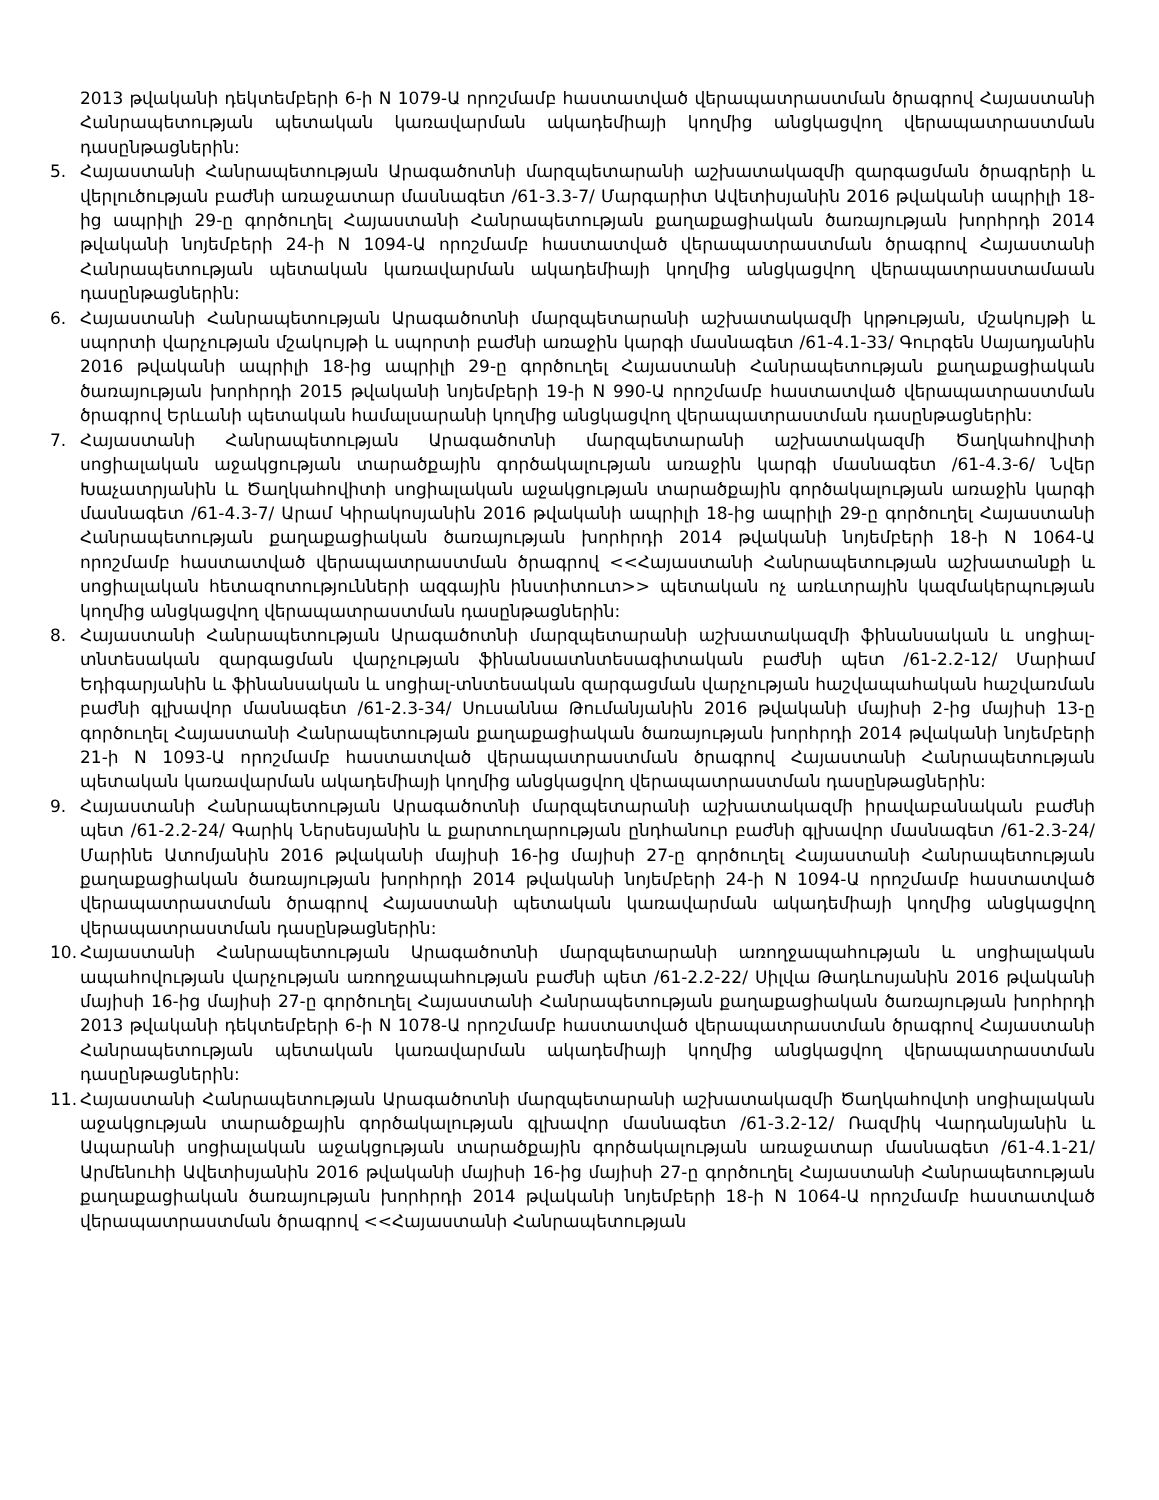2013 թվականի դեկտեմբերի 6-ի N 1079-Ա որոշմամբ հաստատված վերապատրաստման ծրագրով Հայաստանի Հանրապետության պետական կառավարման ակադեմիայի կողմից անցկացվող վերապատրաստման դասընթացներին:
5. Հայաստանի Հանրապետության Արագածոտնի մարզպետարանի աշխատակազմի զարգացման ծրագրերի և վերլուծության բաժնի առաջատար մասնագետ /61-3.3-7/ Մարգարիտ Ավետիսյանին 2016 թվականի ապրիլի 18-ից ապրիլի 29-ը գործուղել Հայաստանի Հանրապետության քաղաքացիական ծառայության խորհրդի 2014 թվականի նոյեմբերի 24-ի N 1094-Ա որոշմամբ հաստատված վերապատրաստման ծրագրով Հայաստանի Հանրապետության պետական կառավարման ակադեմիայի կողմից անցկացվող վերապատրաստամաան դասընթացներին:
6. Հայաստանի Հանրապետության Արագածոտնի մարզպետարանի աշխատակազմի կրթության, մշակույթի և սպորտի վարչության մշակույթի և սպորտի բաժնի առաջին կարգի մասնագետ /61-4.1-33/ Գուրգեն Սայադյանին 2016 թվականի ապրիլի 18-ից ապրիլի 29-ը գործուղել Հայաստանի Հանրապետության քաղաքացիական ծառայության խորհրդի 2015 թվականի նոյեմբերի 19-ի N 990-Ա որոշմամբ հաստատված վերապատրաստման ծրագրով Երևանի պետական համալսարանի կողմից անցկացվող վերապատրաստման դասընթացներին:
7. Հայաստանի Հանրապետության Արագածոտնի մարզպետարանի աշխատակազմի Ծաղկահովիտի սոցիալական աջակցության տարածքային գործակալության առաջին կարգի մասնագետ /61-4.3-6/ Նվեր Խաչատրյանին և Ծաղկահովիտի սոցիալական աջակցության տարածքային գործակալության առաջին կարգի մասնագետ /61-4.3-7/ Արամ Կիրակոսյանին 2016 թվականի ապրիլի 18-ից ապրիլի 29-ը գործուղել Հայաստանի Հանրապետության քաղաքացիական ծառայության խորհրդի 2014 թվականի նոյեմբերի 18-ի N 1064-Ա որոշմամբ հաստատված վերապատրաստման ծրագրով <<Հայաստանի Հանրապետության աշխատանքի և սոցիալական հետազոտությունների ազգային ինստիտուտ>> պետական ոչ առևտրային կազմակերպության կողմից անցկացվող վերապատրաստման դասընթացներին:
8. Հայաստանի Հանրապետության Արագածոտնի մարզպետարանի աշխատակազմի ֆինանսական և սոցիալ-տնտեսական զարգացման վարչության ֆինանսատնտեսագիտական բաժնի պետ /61-2.2-12/ Մարիամ Եդիգարյանին և ֆինանսական և սոցիալ-տնտեսական զարգացման վարչության հաշվապահական հաշվառման բաժնի գլխավոր մասնագետ /61-2.3-34/ Սուսաննա Թումանյանին 2016 թվականի մայիսի 2-ից մայիսի 13-ը գործուղել Հայաստանի Հանրապետության քաղաքացիական ծառայության խորհրդի 2014 թվականի նոյեմբերի 21-ի N 1093-Ա որոշմամբ հաստատված վերապատրաստման ծրագրով Հայաստանի Հանրապետության պետական կառավարման ակադեմիայի կողմից անցկացվող վերապատրաստման դասընթացներին:
9. Հայաստանի Հանրապետության Արագածոտնի մարզպետարանի աշխատակազմի իրավաբանական բաժնի պետ /61-2.2-24/ Գարիկ Ներսեսյանին և քարտուղարության ընդհանուր բաժնի գլխավոր մասնագետ /61-2.3-24/ Մարինե Ատոմյանին 2016 թվականի մայիսի 16-ից մայիսի 27-ը գործուղել Հայաստանի Հանրապետության քաղաքացիական ծառայության խորհրդի 2014 թվականի նոյեմբերի 24-ի N 1094-Ա որոշմամբ հաստատված վերապատրաստման ծրագրով Հայաստանի պետական կառավարման ակադեմիայի կողմից անցկացվող վերապատրաստման դասընթացներին:
10. Հայաստանի Հանրապետության Արագածոտնի մարզպետարանի առողջապահության և սոցիալական ապահովության վարչության առողջապահության բաժնի պետ /61-2.2-22/ Սիլվա Թադևոսյանին 2016 թվականի մայիսի 16-ից մայիսի 27-ը գործուղել Հայաստանի Հանրապետության քաղաքացիական ծառայության խորհրդի 2013 թվականի դեկտեմբերի 6-ի N 1078-Ա որոշմամբ հաստատված վերապատրաստման ծրագրով Հայաստանի Հանրապետության պետական կառավարման ակադեմիայի կողմից անցկացվող վերապատրաստման դասընթացներին:
11. Հայաստանի Հանրապետության Արագածոտնի մարզպետարանի աշխատակազմի Ծաղկահովտի սոցիալական աջակցության տարածքային գործակալության գլխավոր մասնագետ /61-3.2-12/ Ռազմիկ Վարդանյանին և Ապարանի սոցիալական աջակցության տարածքային գործակալության առաջատար մասնագետ /61-4.1-21/ Արմենուհի Ավետիսյանին 2016 թվականի մայիսի 16-ից մայիսի 27-ը գործուղել Հայաստանի Հանրապետության քաղաքացիական ծառայության խորհրդի 2014 թվականի նոյեմբերի 18-ի N 1064-Ա որոշմամբ հաստատված վերապատրաստման ծրագրով <<Հայաստանի Հանրապետության